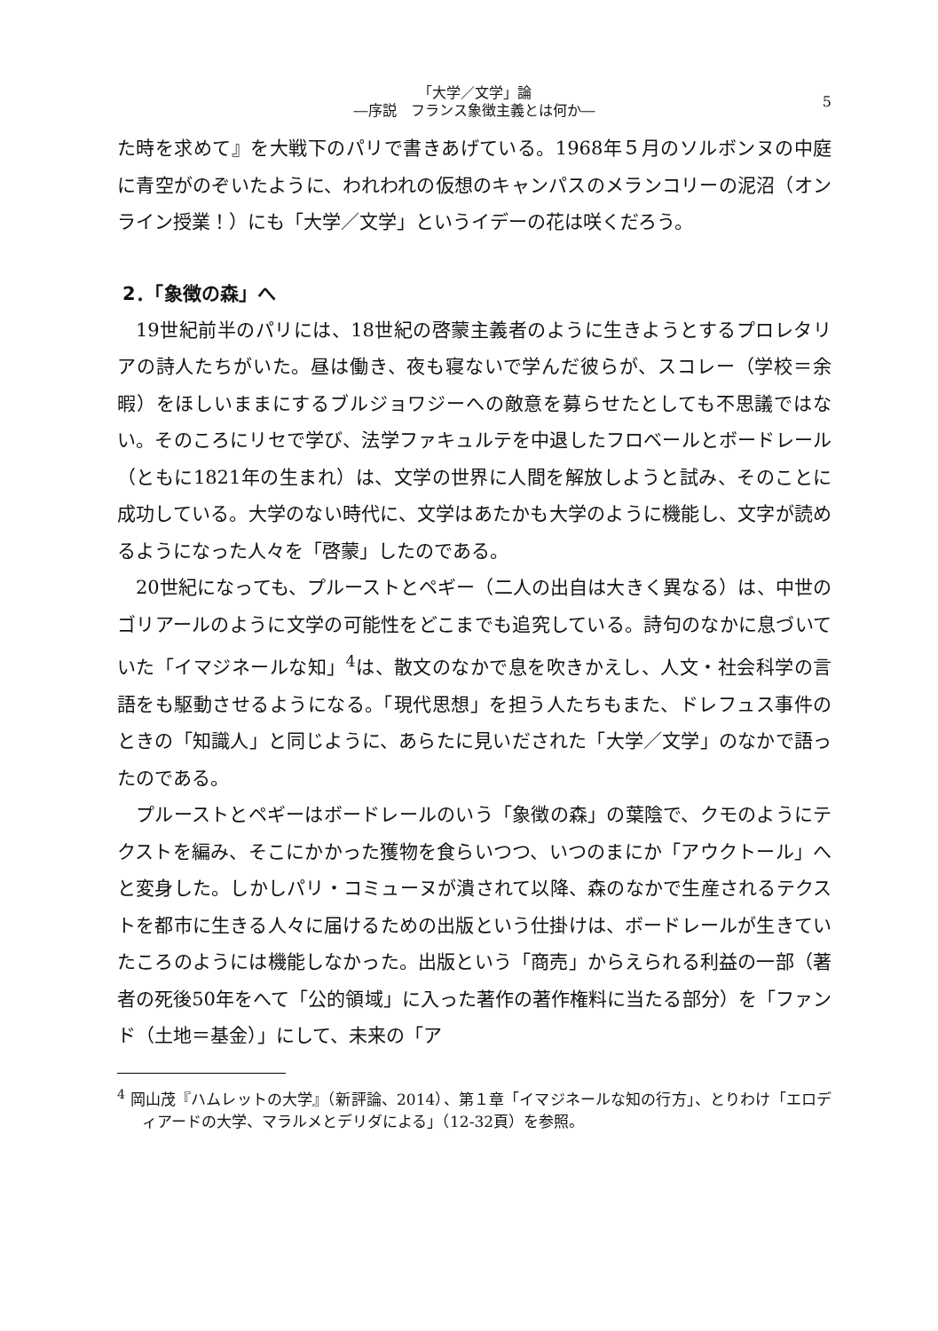「大学／文学」論
―序説　フランス象徴主義とは何か―
5
た時を求めて』を大戦下のパリで書きあげている。1968年５月のソルボンヌの中庭に青空がのぞいたように、われわれの仮想のキャンパスのメランコリーの泥沼（オンライン授業！）にも「大学／文学」というイデーの花は咲くだろう。
2．「象徴の森」へ
19世紀前半のパリには、18世紀の啓蒙主義者のように生きようとするプロレタリアの詩人たちがいた。昼は働き、夜も寝ないで学んだ彼らが、スコレー（学校＝余暇）をほしいままにするブルジョワジーへの敵意を募らせたとしても不思議ではない。そのころにリセで学び、法学ファキュルテを中退したフロベールとボードレール（ともに1821年の生まれ）は、文学の世界に人間を解放しようと試み、そのことに成功している。大学のない時代に、文学はあたかも大学のように機能し、文字が読めるようになった人々を「啓蒙」したのである。
20世紀になっても、プルーストとペギー（二人の出自は大きく異なる）は、中世のゴリアールのように文学の可能性をどこまでも追究している。詩句のなかに息づいていた「イマジネールな知」<sup>4</sup>は、散文のなかで息を吹きかえし、人文・社会科学の言語をも駆動させるようになる。「現代思想」を担う人たちもまた、ドレフュス事件のときの「知識人」と同じように、あらたに見いだされた「大学／文学」のなかで語ったのである。
プルーストとペギーはボードレールのいう「象徴の森」の葉陰で、クモのようにテクストを編み、そこにかかった獲物を食らいつつ、いつのまにか「アウクトール」へと変身した。しかしパリ・コミューヌが潰されて以降、森のなかで生産されるテクストを都市に生きる人々に届けるための出版という仕掛けは、ボードレールが生きていたころのようには機能しなかった。出版という「商売」からえられる利益の一部（著者の死後50年をへて「公的領域」に入った著作の著作権料に当たる部分）を「ファンド（土地＝基金）」にして、未来の「ア
<sup>4</sup> 岡山茂『ハムレットの大学』（新評論、2014）、第１章「イマジネールな知の行方」、とりわけ「エロディアードの大学、マラルメとデリダによる」（12-32頁）を参照。